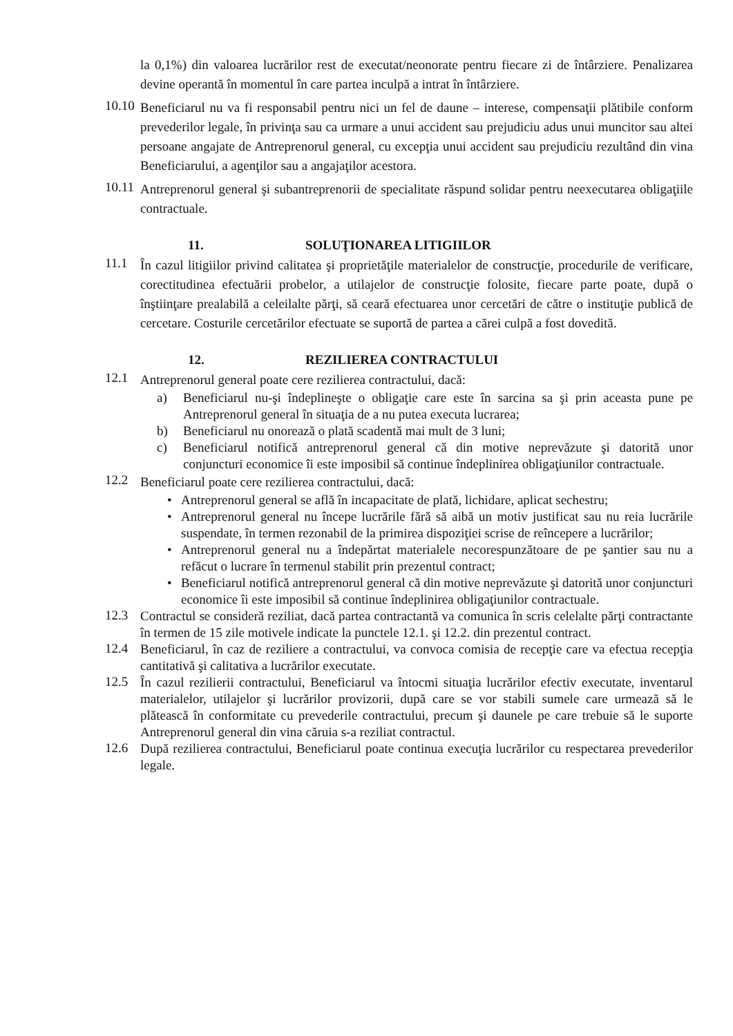la 0,1%) din valoarea lucrărilor rest de executat/neonorate pentru fiecare zi de întârziere. Penalizarea devine operantă în momentul în care partea inculpă a intrat în întârziere.
10.10
Beneficiarul nu va fi responsabil pentru nici un fel de daune – interese, compensaţii plătibile conform prevederilor legale, în privinţa sau ca urmare a unui accident sau prejudiciu adus unui muncitor sau altei persoane angajate de Antreprenorul general, cu excepţia unui accident sau prejudiciu rezultând din vina Beneficiarului, a agenţilor sau a angajaţilor acestora.
10.11
Antreprenorul general şi subantreprenorii de specialitate răspund solidar pentru neexecutarea obligaţiile contractuale.
11. SOLUŢIONAREA LITIGIILOR
11.1
În cazul litigiilor privind calitatea şi proprietăţile materialelor de construcţie, procedurile de verificare, corectitudinea efectuării probelor, a utilajelor de construcţie folosite, fiecare parte poate, după o înştiinţare prealabilă a celeilalte părţi, să ceară efectuarea unor cercetări de către o instituţie publică de cercetare. Costurile cercetărilor efectuate se suportă de partea a cărei culpă a fost dovedită.
12. REZILIEREA CONTRACTULUI
12.1
Antreprenorul general poate cere rezilierea contractului, dacă:
a) Beneficiarul nu-şi îndeplineşte o obligaţie care este în sarcina sa şi prin aceasta pune pe Antreprenorul general în situaţia de a nu putea executa lucrarea;
b) Beneficiarul nu onorează o plată scadentă mai mult de 3 luni;
c) Beneficiarul notifică antreprenorul general că din motive neprevăzute şi datorită unor conjuncturi economice îi este imposibil să continue îndeplinirea obligaţiunilor contractuale.
12.2
Beneficiarul poate cere rezilierea contractului, dacă:
• Antreprenorul general se află în incapacitate de plată, lichidare, aplicat sechestru;
• Antreprenorul general nu începe lucrările fără să aibă un motiv justificat sau nu reia lucrările suspendate, în termen rezonabil de la primirea dispoziţiei scrise de reîncepere a lucrărilor;
• Antreprenorul general nu a îndepărtat materialele necorespunzătoare de pe şantier sau nu a refăcut o lucrare în termenul stabilit prin prezentul contract;
• Beneficiarul notifică antreprenorul general că din motive neprevăzute şi datorită unor conjuncturi economice îi este imposibil să continue îndeplinirea obligaţiunilor contractuale.
12.3
Contractul se consideră reziliat, dacă partea contractantă va comunica în scris celelalte părţi contractante în termen de 15 zile motivele indicate la punctele 12.1. şi 12.2. din prezentul contract.
12.4
Beneficiarul, în caz de reziliere a contractului, va convoca comisia de recepţie care va efectua recepţia cantitativă şi calitativa a lucrărilor executate.
12.5
În cazul rezilierii contractului, Beneficiarul va întocmi situaţia lucrărilor efectiv executate, inventarul materialelor, utilajelor şi lucrărilor provizorii, după care se vor stabili sumele care urmează să le plătească în conformitate cu prevederile contractului, precum şi daunele pe care trebuie să le suporte Antreprenorul general din vina căruia s-a reziliat contractul.
12.6
După rezilierea contractului, Beneficiarul poate continua execuţia lucrărilor cu respectarea prevederilor legale.